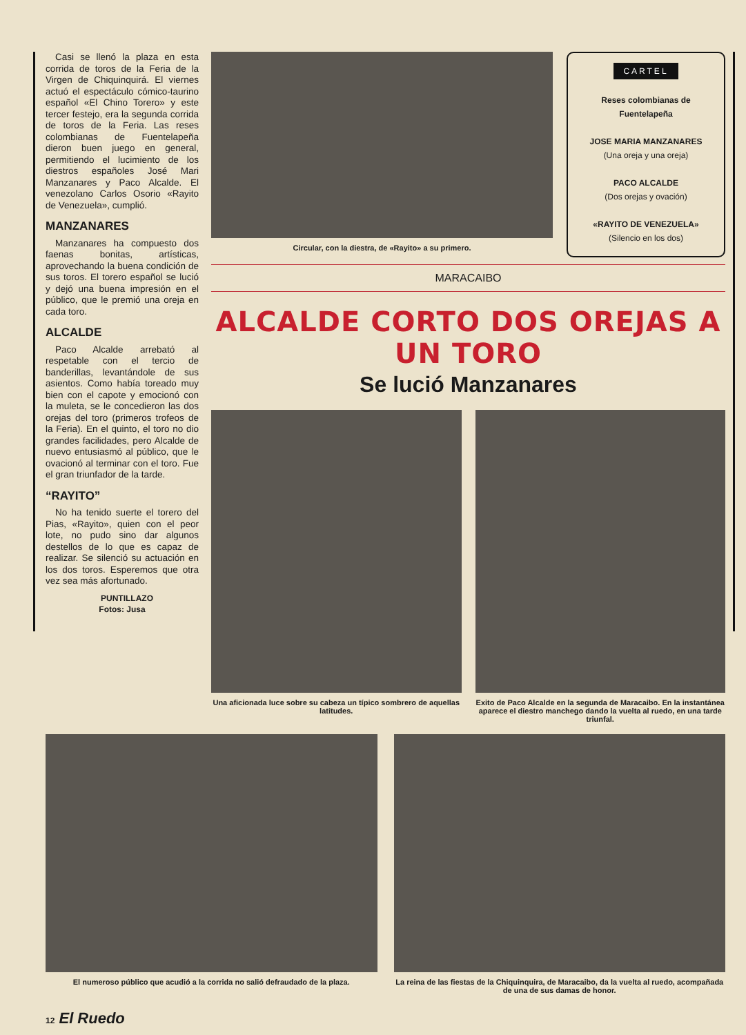Casi se llenó la plaza en esta corrida de toros de la Feria de la Virgen de Chiquinquirá. El viernes actuó el espectáculo cómico-taurino español «El Chino Torero» y este tercer festejo, era la segunda corrida de toros de la Feria. Las reses colombianas de Fuentelapeña dieron buen juego en general, permitiendo el lucimiento de los diestros españoles José Mari Manzanares y Paco Alcalde. El venezolano Carlos Osorio «Rayito de Venezuela», cumplió.
MANZANARES
Manzanares ha compuesto dos faenas bonitas, artísticas, aprovechando la buena condición de sus toros. El torero español se lució y dejó una buena impresión en el público, que le premió una oreja en cada toro.
ALCALDE
Paco Alcalde arrebató al respetable con el tercio de banderillas, levantándole de sus asientos. Como había toreado muy bien con el capote y emocionó con la muleta, se le concedieron las dos orejas del toro (primeros trofeos de la Feria). En el quinto, el toro no dio grandes facilidades, pero Alcalde de nuevo entusiasmó al público, que le ovacionó al terminar con el toro. Fue el gran triunfador de la tarde.
“RAYITO”
No ha tenido suerte el torero del Pias, «Rayito», quien con el peor lote, no pudo sino dar algunos destellos de lo que es capaz de realizar. Se silenció su actuación en los dos toros. Esperemos que otra vez sea más afortunado.
PUNTILLAZO
Fotos: Jusa
Circular, con la diestra, de «Rayito» a su primero.
CARTEL
Reses colombianas de Fuentelapeña
JOSE MARIA MANZANARES
(Una oreja y una oreja)
PACO ALCALDE
(Dos orejas y ovación)
«RAYITO DE VENEZUELA»
(Silencio en los dos)
MARACAIBO
ALCALDE CORTO DOS OREJAS A UN TORO
Se lució Manzanares
Una aficionada luce sobre su cabeza un típico sombrero de aquellas latitudes.
Exito de Paco Alcalde en la segunda de Maracaibo. En la instantánea aparece el diestro manchego dando la vuelta al ruedo, en una tarde triunfal.
El numeroso público que acudió a la corrida no salió defraudado de la plaza.
La reina de las fiestas de la Chiquinquira, de Maracaibo, da la vuelta al ruedo, acompañada de una de sus damas de honor.
12 El Ruedo